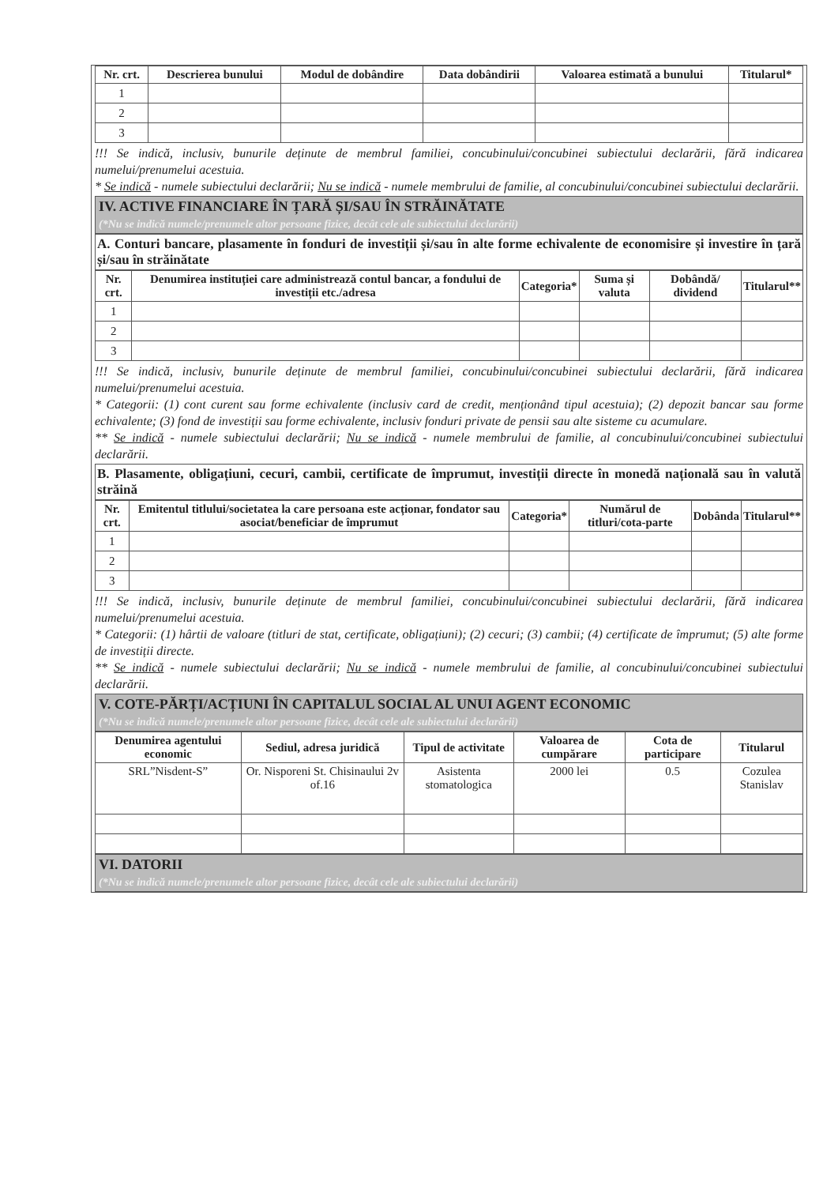| Nr. crt. | Descrierea bunului | Modul de dobândire | Data dobândirii | Valoarea estimată a bunului | Titularul* |
| --- | --- | --- | --- | --- | --- |
| 1 | | | | | |
| 2 | | | | | |
| 3 | | | | | |
!!! Se indică, inclusiv, bunurile deținute de membrul familiei, concubinului/concubinei subiectului declarării, fără indicarea numelui/prenumelui acestuia.
* Se indică - numele subiectului declarării; Nu se indică - numele membrului de familie, al concubinului/concubinei subiectului declarării.
IV. ACTIVE FINANCIARE ÎN ȚARĂ ȘI/SAU ÎN STRĂINĂTATE
(*Nu se indică numele/prenumele altor persoane fizice, decât cele ale subiectului declarării)
A. Conturi bancare, plasamente în fonduri de investiții și/sau în alte forme echivalente de economisire și investire în țară și/sau în străinătate
| Nr. crt. | Denumirea instituției care administrează contul bancar, a fondului de investiții etc./adresa | Categoria* | Suma și valuta | Dobândă/ dividend | Titularul** |
| --- | --- | --- | --- | --- | --- |
| 1 | | | | | |
| 2 | | | | | |
| 3 | | | | | |
!!! Se indică, inclusiv, bunurile deținute de membrul familiei, concubinului/concubinei subiectului declarării, fără indicarea numelui/prenumelui acestuia.
* Categorii: (1) cont curent sau forme echivalente (inclusiv card de credit, menționând tipul acestuia); (2) depozit bancar sau forme echivalente; (3) fond de investiții sau forme echivalente, inclusiv fonduri private de pensii sau alte sisteme cu acumulare.
** Se indică - numele subiectului declarării; Nu se indică - numele membrului de familie, al concubinului/concubinei subiectului declarării.
B. Plasamente, obligațiuni, cecuri, cambii, certificate de împrumut, investiții directe în monedă națională sau în valută străină
| Nr. crt. | Emitentul titlului/societatea la care persoana este acționar, fondator sau asociat/beneficiar de împrumut | Categoria* | Numărul de titluri/cota-parte | Dobânda | Titularul** |
| --- | --- | --- | --- | --- | --- |
| 1 | | | | | |
| 2 | | | | | |
| 3 | | | | | |
!!! Se indică, inclusiv, bunurile deținute de membrul familiei, concubinului/concubinei subiectului declarării, fără indicarea numelui/prenumelui acestuia.
* Categorii: (1) hârtii de valoare (titluri de stat, certificate, obligațiuni); (2) cecuri; (3) cambii; (4) certificate de împrumut; (5) alte forme de investiții directe.
** Se indică - numele subiectului declarării; Nu se indică - numele membrului de familie, al concubinului/concubinei subiectului declarării.
V. COTE-PĂRȚI/ACȚIUNI ÎN CAPITALUL SOCIAL AL UNUI AGENT ECONOMIC
(*Nu se indică numele/prenumele altor persoane fizice, decât cele ale subiectului declarării)
| Denumirea agentului economic | Sediul, adresa juridică | Tipul de activitate | Valoarea de cumpărare | Cota de participare | Titularul |
| --- | --- | --- | --- | --- | --- |
| SRL”Nisdent-S” | Or. Nisporeni St. Chisinaului 2v of.16 | Asistenta stomatologica | 2000 lei | 0.5 | Cozulea Stanislav |
VI. DATORII
(*Nu se indică numele/prenumele altor persoane fizice, decât cele ale subiectului declarării)